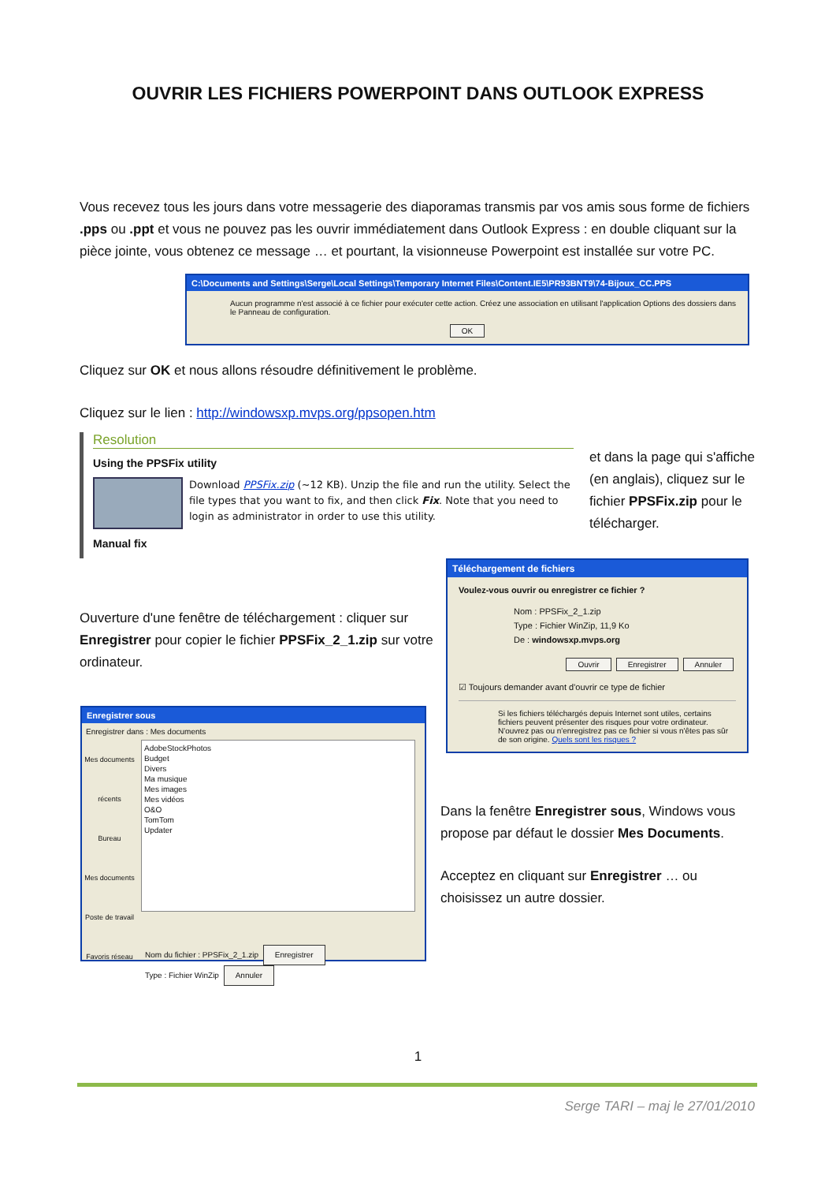OUVRIR LES FICHIERS POWERPOINT DANS OUTLOOK EXPRESS
Vous recevez tous les jours dans votre messagerie des diaporamas transmis par vos amis sous forme de fichiers .pps ou .ppt et vous ne pouvez pas les ouvrir immédiatement dans Outlook Express : en double cliquant sur la pièce jointe, vous obtenez ce message … et pourtant, la visionneuse Powerpoint est installée sur votre PC.
C:\Documents and Settings\Serge\Local Settings\Temporary Internet Files\Content.IE5\PR93BNT9\74-Bijoux_CC.PPS
Aucun programme n'est associé à ce fichier pour exécuter cette action. Créez une association en utilisant l'application Options des dossiers dans le Panneau de configuration.
OK
Cliquez sur OK et nous allons résoudre définitivement le problème.
Cliquez sur le lien : http://windowsxp.mvps.org/ppsopen.htm
Resolution
Using the PPSFix utility
Download PPSFix.zip (~12 KB). Unzip the file and run the utility. Select the file types that you want to fix, and then click Fix. Note that you need to login as administrator in order to use this utility.
Manual fix
et dans la page qui s'affiche (en anglais), cliquez sur le fichier PPSFix.zip pour le télécharger.
Ouverture d'une fenêtre de téléchargement : cliquer sur Enregistrer pour copier le fichier PPSFix_2_1.zip sur votre ordinateur.
Téléchargement de fichiers
Voulez-vous ouvrir ou enregistrer ce fichier ?
Nom : PPSFix_2_1.zip
Type : Fichier WinZip, 11,9 Ko
De : windowsxp.mvps.org
Ouvrir Enregistrer Annuler
☑ Toujours demander avant d'ouvrir ce type de fichier
Si les fichiers téléchargés depuis Internet sont utiles, certains fichiers peuvent présenter des risques pour votre ordinateur. N'ouvrez pas ou n'enregistrez pas ce fichier si vous n'êtes pas sûr de son origine. Quels sont les risques ?
Enregistrer sous
Enregistrer dans : Mes documents
Mes documents récents
Bureau
Mes documents
Poste de travail
Favoris réseau
AdobeStockPhotos
Budget
Divers
Ma musique
Mes images
Mes vidéos
O&O
TomTom
Updater
Nom du fichier : PPSFix_2_1.zip Enregistrer
Type : Fichier WinZip Annuler
Dans la fenêtre Enregistrer sous, Windows vous propose par défaut le dossier Mes Documents.
Acceptez en cliquant sur Enregistrer … ou choisissez un autre dossier.
1
Serge TARI – maj le 27/01/2010